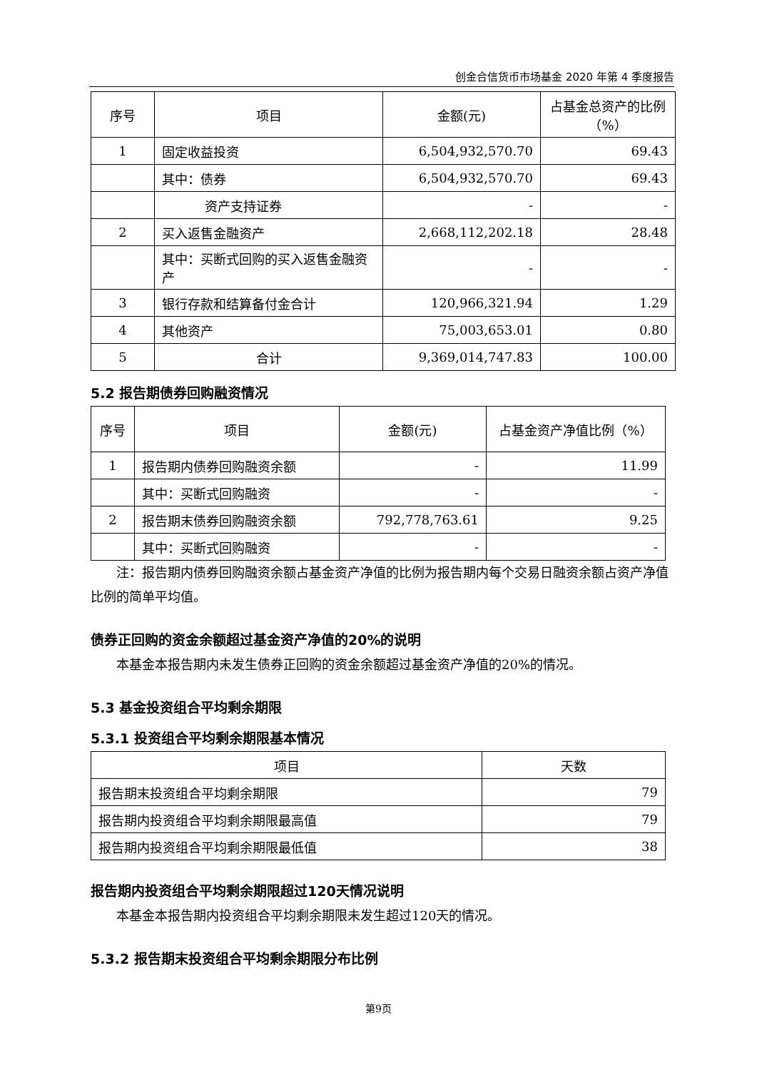创金合信货币市场基金 2020 年第 4 季度报告
| 序号 | 项目 | 金额(元) | 占基金总资产的比例（%） |
| --- | --- | --- | --- |
| 1 | 固定收益投资 | 6,504,932,570.70 | 69.43 |
| | 其中：债券 | 6,504,932,570.70 | 69.43 |
| | 资产支持证券 | - | - |
| 2 | 买入返售金融资产 | 2,668,112,202.18 | 28.48 |
| | 其中：买断式回购的买入返售金融资产 | - | - |
| 3 | 银行存款和结算备付金合计 | 120,966,321.94 | 1.29 |
| 4 | 其他资产 | 75,003,653.01 | 0.80 |
| 5 | 合计 | 9,369,014,747.83 | 100.00 |
5.2 报告期债券回购融资情况
| 序号 | 项目 | 金额(元) | 占基金资产净值比例（%） |
| --- | --- | --- | --- |
| 1 | 报告期内债券回购融资余额 | - | 11.99 |
| | 其中：买断式回购融资 | - | - |
| 2 | 报告期末债券回购融资余额 | 792,778,763.61 | 9.25 |
| | 其中：买断式回购融资 | - | - |
注：报告期内债券回购融资余额占基金资产净值的比例为报告期内每个交易日融资余额占资产净值比例的简单平均值。
债券正回购的资金余额超过基金资产净值的20%的说明
本基金本报告期内未发生债券正回购的资金余额超过基金资产净值的20%的情况。
5.3 基金投资组合平均剩余期限
5.3.1 投资组合平均剩余期限基本情况
| 项目 | 天数 |
| --- | --- |
| 报告期末投资组合平均剩余期限 | 79 |
| 报告期内投资组合平均剩余期限最高值 | 79 |
| 报告期内投资组合平均剩余期限最低值 | 38 |
报告期内投资组合平均剩余期限超过120天情况说明
本基金本报告期内投资组合平均剩余期限未发生超过120天的情况。
5.3.2 报告期末投资组合平均剩余期限分布比例
第9页